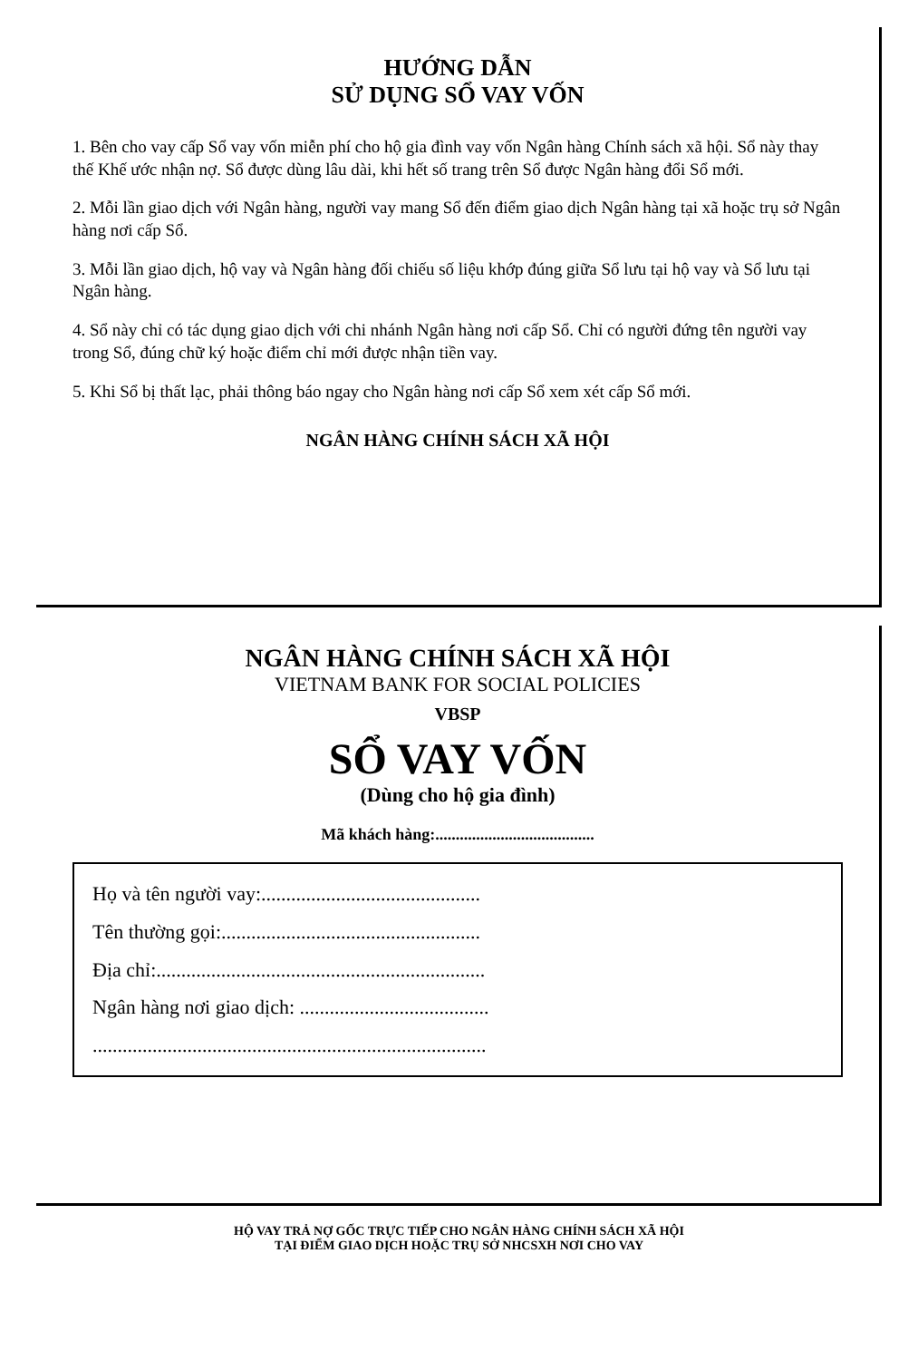HƯỚNG DẪN
SỬ DỤNG SỔ VAY VỐN
1. Bên cho vay cấp Sổ vay vốn miễn phí cho hộ gia đình vay vốn Ngân hàng Chính sách xã hội. Sổ này thay thế Khế ước nhận nợ. Sổ được dùng lâu dài, khi hết số trang trên Sổ được Ngân hàng đổi Sổ mới.
2. Mỗi lần giao dịch với Ngân hàng, người vay mang Sổ đến điểm giao dịch Ngân hàng tại xã hoặc trụ sở Ngân hàng nơi cấp Sổ.
3. Mỗi lần giao dịch, hộ vay và Ngân hàng đối chiếu số liệu khớp đúng giữa Sổ lưu tại hộ vay và Sổ lưu tại Ngân hàng.
4. Sổ này chỉ có tác dụng giao dịch với chi nhánh Ngân hàng nơi cấp Sổ. Chỉ có người đứng tên người vay trong Sổ, đúng chữ ký hoặc điểm chỉ mới được nhận tiền vay.
5. Khi Sổ bị thất lạc, phải thông báo ngay cho Ngân hàng nơi cấp Sổ xem xét cấp Sổ mới.
NGÂN HÀNG CHÍNH SÁCH XÃ HỘI
NGÂN HÀNG CHÍNH SÁCH XÃ HỘI
VIETNAM BANK FOR SOCIAL POLICIES
VBSP
SỔ VAY VỐN
(Dùng cho hộ gia đình)
Mã khách hàng:.......................................
Họ và tên người vay:............................................
Tên thường gọi:....................................................
Địa chỉ:..................................................................
Ngân hàng nơi giao dịch: ......................................
...............................................................................
HỘ VAY TRẢ NỢ GỐC TRỰC TIẾP CHO NGÂN HÀNG CHÍNH SÁCH XÃ HỘI
TẠI ĐIỂM GIAO DỊCH HOẶC TRỤ SỞ NHCSXH NƠI CHO VAY